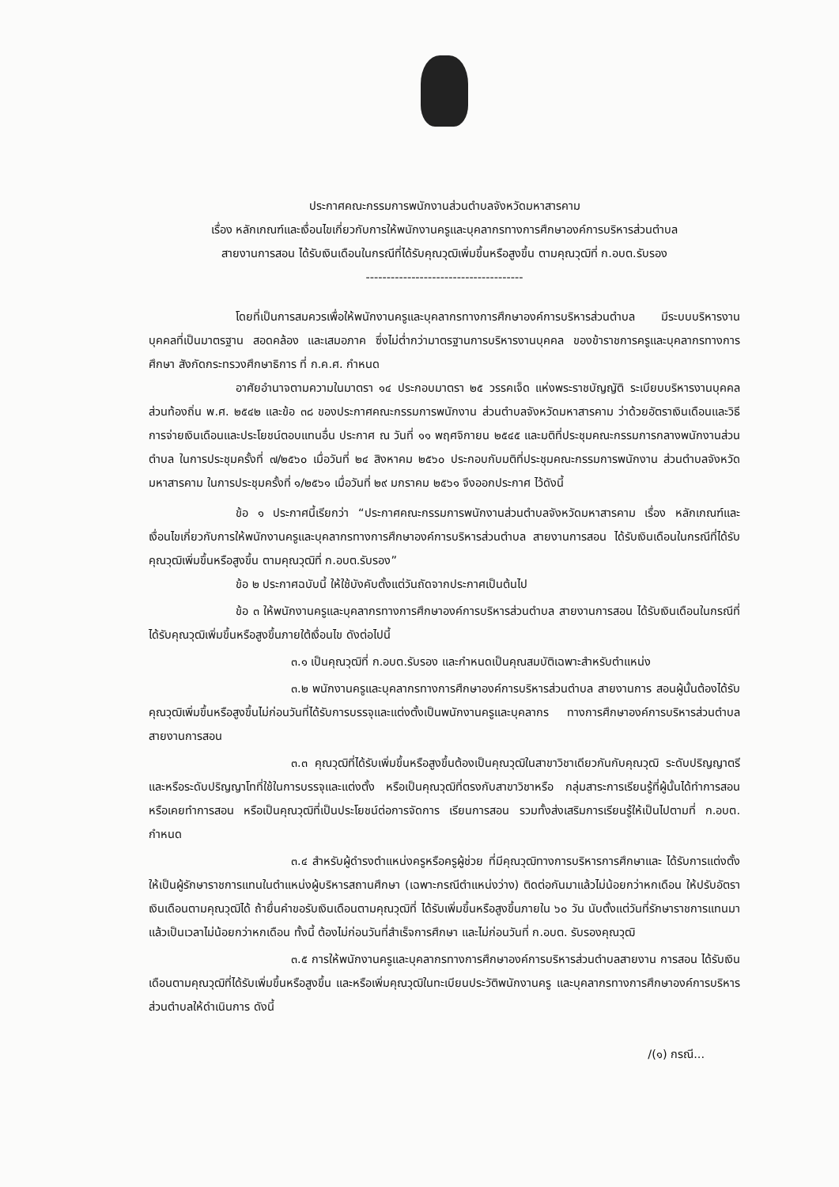ประกาศคณะกรรมการพนักงานส่วนตำบลจังหวัดมหาสารคาม
เรื่อง หลักเกณฑ์และเงื่อนไขเกี่ยวกับการให้พนักงานครูและบุคลากรทางการศึกษาองค์การบริหารส่วนตำบล
สายงานการสอน ได้รับเงินเดือนในกรณีที่ได้รับคุณวุฒิเพิ่มขึ้นหรือสูงขึ้น ตามคุณวุฒิที่ ก.อบต.รับรอง
--------------------------------------
โดยที่เป็นการสมควรเพื่อให้พนักงานครูและบุคลากรทางการศึกษาองค์การบริหารส่วนตำบล มีระบบบริหารงานบุคคลที่เป็นมาตรฐาน สอดคล้อง และเสมอภาค ซึ่งไม่ต่ำกว่ามาตรฐานการบริหารงานบุคคล ของข้าราชการครูและบุคลากรทางการศึกษา สังกัดกระทรวงศึกษาธิการ ที่ ก.ค.ศ. กำหนด
อาศัยอำนาจตามความในมาตรา ๑๔ ประกอบมาตรา ๒๕ วรรคเจ็ด แห่งพระราชบัญญัติ ระเบียบบริหารงานบุคคลส่วนท้องถิ่น พ.ศ. ๒๕๔๒ และข้อ ๓๘ ของประกาศคณะกรรมการพนักงาน ส่วนตำบลจังหวัดมหาสารคาม ว่าด้วยอัตราเงินเดือนและวิธีการจ่ายเงินเดือนและประโยชน์ตอบแทนอื่น ประกาศ ณ วันที่ ๑๑ พฤศจิกายน ๒๕๔๕ และมติที่ประชุมคณะกรรมการกลางพนักงานส่วนตำบล ในการประชุมครั้งที่ ๗/๒๕๖๐ เมื่อวันที่ ๒๔ สิงหาคม ๒๕๖๐ ประกอบกับมติที่ประชุมคณะกรรมการพนักงาน ส่วนตำบลจังหวัดมหาสารคาม ในการประชุมครั้งที่ ๑/๒๕๖๑ เมื่อวันที่ ๒๙ มกราคม ๒๕๖๑ จึงออกประกาศ ไว้ดังนี้
ข้อ ๑ ประกาศนี้เรียกว่า “ประกาศคณะกรรมการพนักงานส่วนตำบลจังหวัดมหาสารคาม เรื่อง หลักเกณฑ์และเงื่อนไขเกี่ยวกับการให้พนักงานครูและบุคลากรทางการศึกษาองค์การบริหารส่วนตำบล สายงานการสอน ได้รับเงินเดือนในกรณีที่ได้รับคุณวุฒิเพิ่มขึ้นหรือสูงขึ้น ตามคุณวุฒิที่ ก.อบต.รับรอง”
ข้อ ๒ ประกาศฉบับนี้ ให้ใช้บังคับตั้งแต่วันถัดจากประกาศเป็นต้นไป
ข้อ ๓ ให้พนักงานครูและบุคลากรทางการศึกษาองค์การบริหารส่วนตำบล สายงานการสอน ได้รับเงินเดือนในกรณีที่ได้รับคุณวุฒิเพิ่มขึ้นหรือสูงขึ้นภายใต้เงื่อนไข ดังต่อไปนี้
๓.๑ เป็นคุณวุฒิที่ ก.อบต.รับรอง และกำหนดเป็นคุณสมบัติเฉพาะสำหรับตำแหน่ง
๓.๒ พนักงานครูและบุคลากรทางการศึกษาองค์การบริหารส่วนตำบล สายงานการ สอนผู้นั้นต้องได้รับคุณวุฒิเพิ่มขึ้นหรือสูงขึ้นไม่ก่อนวันที่ได้รับการบรรจุและแต่งตั้งเป็นพนักงานครูและบุคลากร ทางการศึกษาองค์การบริหารส่วนตำบล สายงานการสอน
๓.๓ คุณวุฒิที่ได้รับเพิ่มขึ้นหรือสูงขึ้นต้องเป็นคุณวุฒิในสาขาวิชาเดียวกันกับคุณวุฒิ ระดับปริญญาตรีและหรือระดับปริญญาโทที่ใช้ในการบรรจุและแต่งตั้ง หรือเป็นคุณวุฒิที่ตรงกับสาขาวิชาหรือ กลุ่มสาระการเรียนรู้ที่ผู้นั้นได้ทำการสอนหรือเคยทำการสอน หรือเป็นคุณวุฒิที่เป็นประโยชน์ต่อการจัดการ เรียนการสอน รวมทั้งส่งเสริมการเรียนรู้ให้เป็นไปตามที่ ก.อบต. กำหนด
๓.๔ สำหรับผู้ดำรงตำแหน่งครูหรือครูผู้ช่วย ที่มีคุณวุฒิทางการบริหารการศึกษาและ ได้รับการแต่งตั้งให้เป็นผู้รักษาราชการแทนในตำแหน่งผู้บริหารสถานศึกษา (เฉพาะกรณีตำแหน่งว่าง) ติดต่อกันมาแล้วไม่น้อยกว่าหกเดือน ให้ปรับอัตราเงินเดือนตามคุณวุฒิได้ ถ้ายื่นคำขอรับเงินเดือนตามคุณวุฒิที่ ได้รับเพิ่มขึ้นหรือสูงขึ้นภายใน ๖๐ วัน นับตั้งแต่วันที่รักษาราชการแทนมาแล้วเป็นเวลาไม่น้อยกว่าหกเดือน ทั้งนี้ ต้องไม่ก่อนวันที่สำเร็จการศึกษา และไม่ก่อนวันที่ ก.อบต. รับรองคุณวุฒิ
๓.๕ การให้พนักงานครูและบุคลากรทางการศึกษาองค์การบริหารส่วนตำบลสายงาน การสอน ได้รับเงินเดือนตามคุณวุฒิที่ได้รับเพิ่มขึ้นหรือสูงขึ้น และหรือเพิ่มคุณวุฒิในทะเบียนประวัติพนักงานครู และบุคลากรทางการศึกษาองค์การบริหารส่วนตำบลให้ดำเนินการ ดังนี้
/(๑) กรณี...